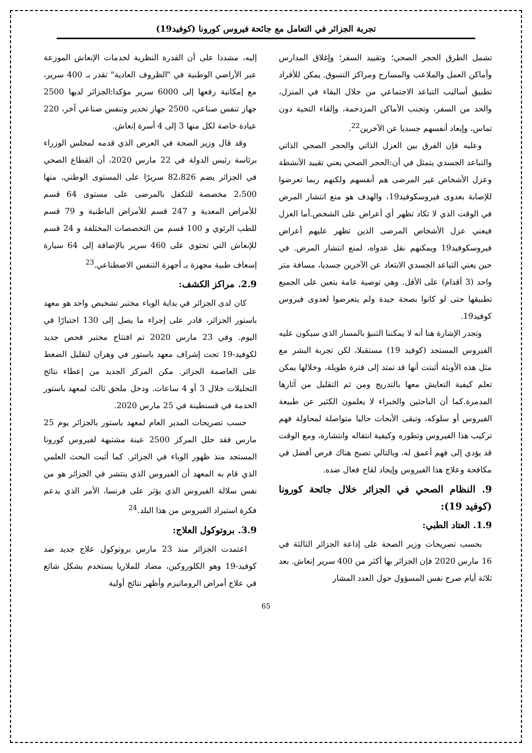تجربة الجزائر في التعامل مع جائحة فيروس كورونا (كوفيد19)
تشمل الطرق الحجر الصحي؛ وتقييد السفر؛ وإغلاق المدارس وأماكن العمل والملاعب والمسارح ومراكز التسوق. يمكن للأفراد تطبيق أساليب التباعد الاجتماعي من خلال البقاء في المنزل، والحد من السفر، وتجنب الأماكن المزدحمة، وإلقاء التحية دون تماس، وإبعاد أنفسهم جسديا عن الآخرين<sup>22</sup>.
وعليه فإن الفرق بين العزل الذاتي والحجر الصحي الذاتي والتباعد الجسدي يتمثل في أن:الحجر الصحي يعني تقييد الأنشطة وعزل الأشخاص غير المرضى هم أنفسهم ولكنهم ربما تعرضوا للإصابة بعدوى فيروسكوفيد19، والهدف هو منع انتشار المرض في الوقت الذي لا تكاد تظهر أي أعراض على الشخص.أما العزل فيعني عزل الأشخاص المرضى الذين تظهر عليهم أعراض فيروسكوفيد19 ويمكنهم نقل عدواه، لمنع انتشار المرض. في حين يعني التباعد الجسدي الابتعاد عن الآخرين جسديا، مسافة متر واحد (3 أقدام) على الأقل. وهي توصية عامة يتعين على الجميع تطبيقها حتى لو كانوا بصحة جيدة ولم يتعرضوا لعدوى فيروس كوفيد19.
وتجدر الإشارة هنا أنه لا يمكننا التنبؤ بالمسار الذي سيكون عليه الفيروس المستجد (كوفيد 19) مستقبلا، لكن تجربة البشر مع مثل هذه الأوبئة أثبتت أنها قد تمتد إلى فترة طويلة، وخلالها يمكن تعلم كيفية التعايش معها بالتدريج ومن ثم التقليل من آثارها المدمرة.كما أن الباحثين والخبراء لا يعلمون الكثير عن طبيعة الفيروس أو سلوكه، وتبقى الأبحاث حاليا متواصلة لمحاولة فهم تركيب هذا الفيروس وتطوره وكيفية انتقاله وانتشاره، ومع الوقت قد يؤدي إلى فهم أعمق له، وبالتالي تصبح هناك فرص أفضل في مكافحة وعلاج هذا الفيروس وإيجاد لقاح فعال ضده.
9. النظام الصحي في الجزائر خلال جائحة كورونا (كوفيد 19):
1.9. العتاد الطبي:
بحسب تصريحات وزير الصحة على إذاعة الجزائر الثالثة في 16 مارس 2020 فإن الجزائر بها أكثر من 400 سرير إنعاش. بعد ثلاثة أيام صرح نفس المسؤول حول العدد المشار
إليه، مشددا على أن القدرة النظرية لخدمات الإنعاش الموزعة عبر الأراضي الوطنية في "الظروف العادية" تقدر بـ 400 سرير، مع إمكانية رفعها إلى 6000 سرير مؤكدا:الجزائر لديها 2500 جهاز تنفس صناعي، 2500 جهاز تخدير وتنفس صناعي آخر، 220 عيادة خاصة لكل منها 3 إلى 4 أسرة إنعاش.
وقد قال وزير الصحة في العرض الذي قدمه لمجلس الوزراء برئاسة رئيس الدولة في 22 مارس 2020، أن القطاع الصحي في الجزائر يضم 82،826 سريرًا على المستوى الوطني، منها 2،500 مخصصة للتكفل بالمرضى على مستوى 64 قسم للأمراض المعدية و 247 قسم للأمراض الباطنية و 79 قسم للطب الرئوي و 100 قسم من التخصصات المختلفة و 24 قسم للإنعاش التي تحتوي على 460 سرير بالإضافة إلى 64 سيارة إسعاف طبية مجهزة بـ أجهزة التنفس الاصطناعي.<sup>23</sup>
2.9. مراكز الكشف:
كان لدى الجزائر في بداية الوباء مختبر تشخيص واحد هو معهد باستور الجزائر، قادر على إجراء ما يصل إلى 130 اختبارًا في اليوم. وفي 23 مارس 2020 تم افتتاح مختبر فحص جديد لكوفيد-19 تحت إشراف معهد باستور في وهران لتقليل الضغط على العاصمة الجزائر. مكن المركز الجديد من إعطاء نتائج التحليلات خلال 3 أو 4 ساعات. ودخل ملحق ثالث لمعهد باستور الخدمة في قسنطينة في 25 مارس 2020.
حسب تصريحات المدير العام لمعهد باستور بالجزائر يوم 25 مارس فقد حلل المركز 2500 عينة مشتبهة لفيروس كورونا المستجد منذ ظهور الوباء في الجزائر. كما أثبت البحث العلمي الذي قام به المعهد أن الفيروس الذي ينتشر في الجزائر هو من نفس سلالة الفيروس الذي يؤثر على فرنسا، الأمر الذي يدعم فكرة استيراد الفيروس من هذا البلد.<sup>24</sup>
3.9. بروتوكول العلاج:
اعتمدت الجزائر منذ 23 مارس بروتوكول علاج جديد ضد كوفيد-19 وهو الكلوروكين، مضاد للملاريا يستخدم بشكل شائع في علاج أمراض الروماتيزم وأظهر نتائج أولية
65